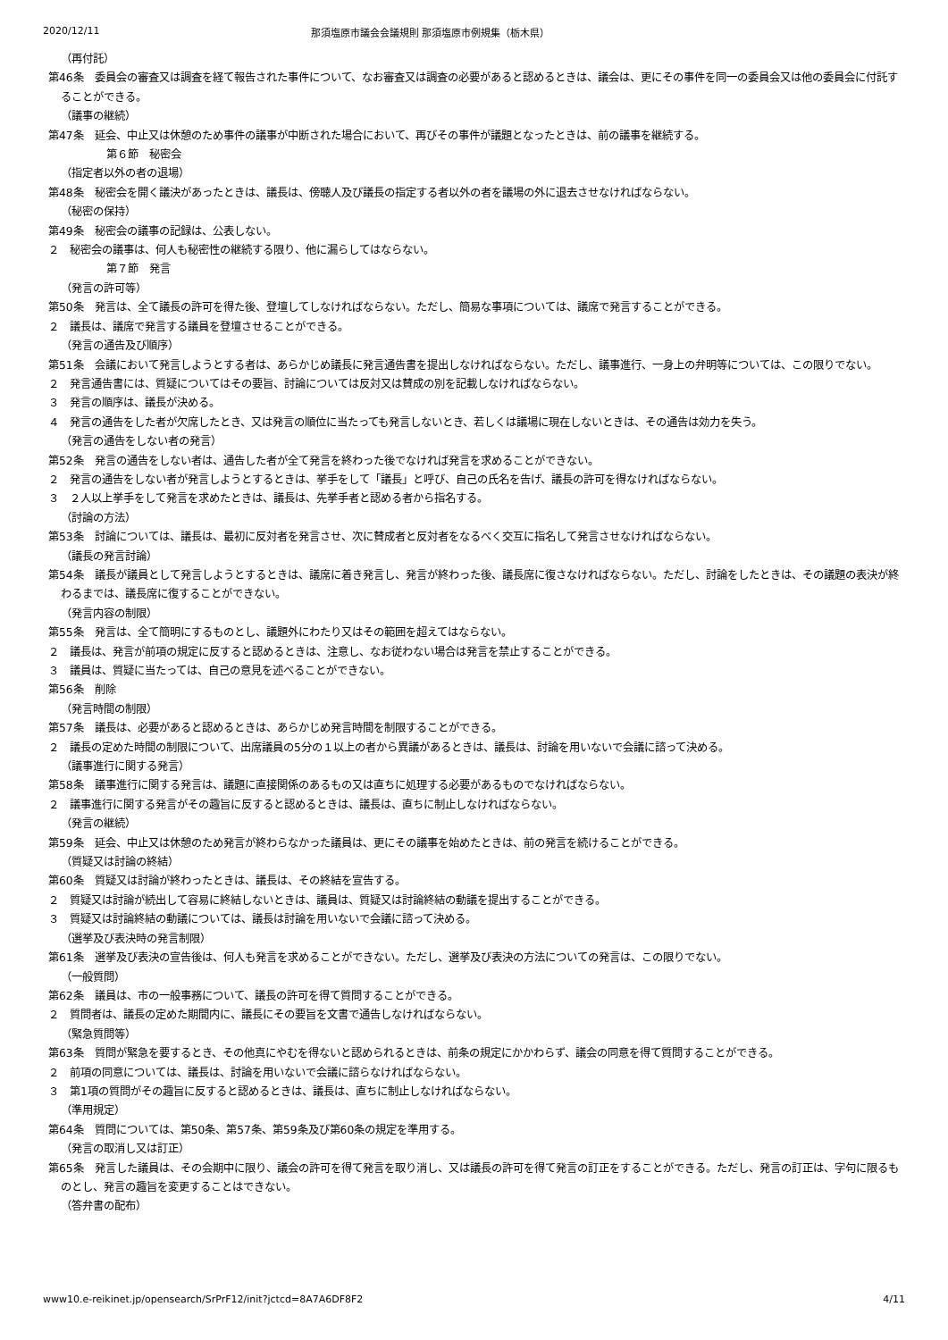2020/12/11 那須塩原市議会会議規則 那須塩原市例規集（栃木県）
（再付託）
第46条　委員会の審査又は調査を経て報告された事件について、なお審査又は調査の必要があると認めるときは、議会は、更にその事件を同一の委員会又は他の委員会に付託することができる。
（議事の継続）
第47条　延会、中止又は休憩のため事件の議事が中断された場合において、再びその事件が議題となったときは、前の議事を継続する。
第６節　秘密会
（指定者以外の者の退場）
第48条　秘密会を開く議決があったときは、議長は、傍聴人及び議長の指定する者以外の者を議場の外に退去させなければならない。
（秘密の保持）
第49条　秘密会の議事の記録は、公表しない。
２　秘密会の議事は、何人も秘密性の継続する限り、他に漏らしてはならない。
第７節　発言
（発言の許可等）
第50条　発言は、全て議長の許可を得た後、登壇してしなければならない。ただし、簡易な事項については、議席で発言することができる。
２　議長は、議席で発言する議員を登壇させることができる。
（発言の通告及び順序）
第51条　会議において発言しようとする者は、あらかじめ議長に発言通告書を提出しなければならない。ただし、議事進行、一身上の弁明等については、この限りでない。
２　発言通告書には、質疑についてはその要旨、討論については反対又は賛成の別を記載しなければならない。
３　発言の順序は、議長が決める。
４　発言の通告をした者が欠席したとき、又は発言の順位に当たっても発言しないとき、若しくは議場に現在しないときは、その通告は効力を失う。
（発言の通告をしない者の発言）
第52条　発言の通告をしない者は、通告した者が全て発言を終わった後でなければ発言を求めることができない。
２　発言の通告をしない者が発言しようとするときは、挙手をして「議長」と呼び、自己の氏名を告げ、議長の許可を得なければならない。
３　２人以上挙手をして発言を求めたときは、議長は、先挙手者と認める者から指名する。
（討論の方法）
第53条　討論については、議長は、最初に反対者を発言させ、次に賛成者と反対者をなるべく交互に指名して発言させなければならない。
（議長の発言討論）
第54条　議長が議員として発言しようとするときは、議席に着き発言し、発言が終わった後、議長席に復さなければならない。ただし、討論をしたときは、その議題の表決が終わるまでは、議長席に復することができない。
（発言内容の制限）
第55条　発言は、全て簡明にするものとし、議題外にわたり又はその範囲を超えてはならない。
２　議長は、発言が前項の規定に反すると認めるときは、注意し、なお従わない場合は発言を禁止することができる。
３　議員は、質疑に当たっては、自己の意見を述べることができない。
第56条　削除
（発言時間の制限）
第57条　議長は、必要があると認めるときは、あらかじめ発言時間を制限することができる。
２　議長の定めた時間の制限について、出席議員の5分の１以上の者から異議があるときは、議長は、討論を用いないで会議に諮って決める。
（議事進行に関する発言）
第58条　議事進行に関する発言は、議題に直接関係のあるもの又は直ちに処理する必要があるものでなければならない。
２　議事進行に関する発言がその趣旨に反すると認めるときは、議長は、直ちに制止しなければならない。
（発言の継続）
第59条　延会、中止又は休憩のため発言が終わらなかった議員は、更にその議事を始めたときは、前の発言を続けることができる。
（質疑又は討論の終結）
第60条　質疑又は討論が終わったときは、議長は、その終結を宣告する。
２　質疑又は討論が続出して容易に終結しないときは、議員は、質疑又は討論終結の動議を提出することができる。
３　質疑又は討論終結の動議については、議長は討論を用いないで会議に諮って決める。
（選挙及び表決時の発言制限）
第61条　選挙及び表決の宣告後は、何人も発言を求めることができない。ただし、選挙及び表決の方法についての発言は、この限りでない。
（一般質問）
第62条　議員は、市の一般事務について、議長の許可を得て質問することができる。
２　質問者は、議長の定めた期間内に、議長にその要旨を文書で通告しなければならない。
（緊急質問等）
第63条　質問が緊急を要するとき、その他真にやむを得ないと認められるときは、前条の規定にかかわらず、議会の同意を得て質問することができる。
２　前項の同意については、議長は、討論を用いないで会議に諮らなければならない。
３　第1項の質問がその趣旨に反すると認めるときは、議長は、直ちに制止しなければならない。
（準用規定）
第64条　質問については、第50条、第57条、第59条及び第60条の規定を準用する。
（発言の取消し又は訂正）
第65条　発言した議員は、その会期中に限り、議会の許可を得て発言を取り消し、又は議長の許可を得て発言の訂正をすることができる。ただし、発言の訂正は、字句に限るものとし、発言の趣旨を変更することはできない。
（答弁書の配布）
www10.e-reikinet.jp/opensearch/SrPrF12/init?jctcd=8A7A6DF8F2 4/11